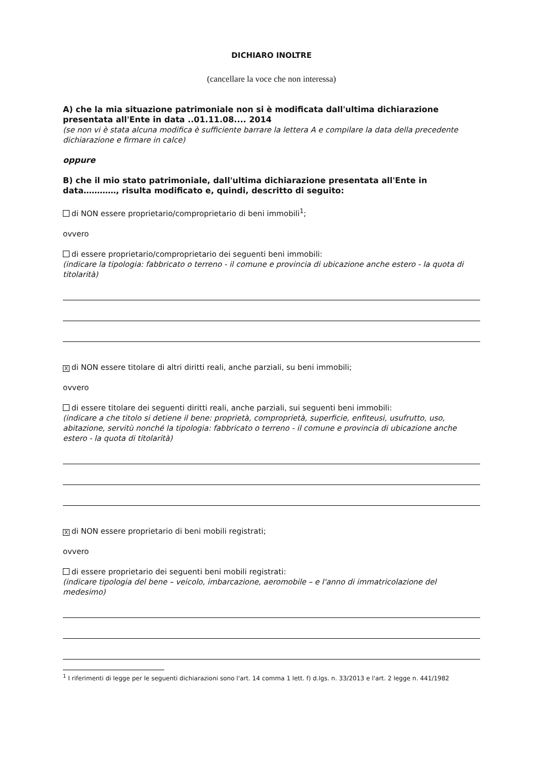DICHIARO INOLTRE
(cancellare la voce che non interessa)
A) che la mia situazione patrimoniale non si è modificata dall'ultima dichiarazione presentata all'Ente in data ..01.11.08.... 2014
(se non vi è stata alcuna modifica è sufficiente barrare la lettera A e compilare la data della precedente dichiarazione e firmare in calce)
oppure
B) che il mio stato patrimoniale, dall'ultima dichiarazione presentata all'Ente in data…………, risulta modificato e, quindi, descritto di seguito:
di NON essere proprietario/comproprietario di beni immobili<sup>1</sup>;
ovvero
di essere proprietario/comproprietario dei seguenti beni immobili:
(indicare la tipologia: fabbricato o terreno - il comune e provincia di ubicazione anche estero - la quota di titolarità)
Xdi NON essere titolare di altri diritti reali, anche parziali, su beni immobili;
ovvero
di essere titolare dei seguenti diritti reali, anche parziali, sui seguenti beni immobili:
(indicare a che titolo si detiene il bene: proprietà, comproprietà, superficie, enfiteusi, usufrutto, uso, abitazione, servitù nonché la tipologia: fabbricato o terreno - il comune e provincia di ubicazione anche estero - la quota di titolarità)
Xdi NON essere proprietario di beni mobili registrati;
ovvero
di essere proprietario dei seguenti beni mobili registrati:
(indicare tipologia del bene – veicolo, imbarcazione, aeromobile – e l'anno di immatricolazione del medesimo)
<sup>1</sup> I riferimenti di legge per le seguenti dichiarazioni sono l'art. 14 comma 1 lett. f) d.lgs. n. 33/2013 e l'art. 2 legge n. 441/1982